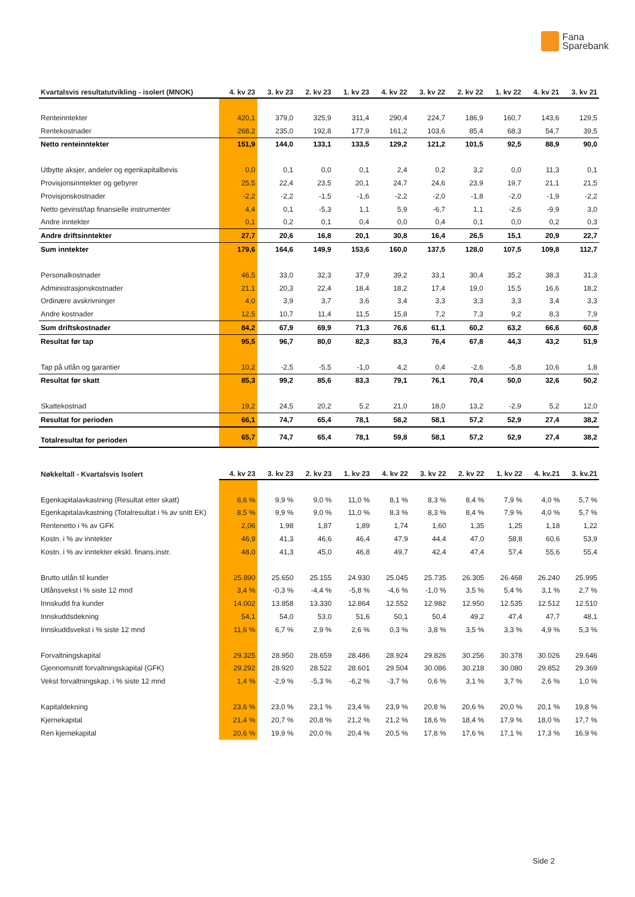Fana
Sparebank
| Kvartalsvis resultatutvikling - isolert (MNOK) | 4. kv 23 | 3. kv 23 | 2. kv 23 | 1. kv 23 | 4. kv 22 | 3. kv 22 | 2. kv 22 | 1. kv 22 | 4. kv 21 | 3. kv 21 |
| --- | --- | --- | --- | --- | --- | --- | --- | --- | --- | --- |
| Renteinntekter | 420,1 | 379,0 | 325,9 | 311,4 | 290,4 | 224,7 | 186,9 | 160,7 | 143,6 | 129,5 |
| Rentekostnader | 268,2 | 235,0 | 192,8 | 177,9 | 161,2 | 103,6 | 85,4 | 68,3 | 54,7 | 39,5 |
| Netto renteinntekter | 151,9 | 144,0 | 133,1 | 133,5 | 129,2 | 121,2 | 101,5 | 92,5 | 88,9 | 90,0 |
| Utbytte aksjer, andeler og egenkapitalbevis | 0,0 | 0,1 | 0,0 | 0,1 | 2,4 | 0,2 | 3,2 | 0,0 | 11,3 | 0,1 |
| Provisjonsinntekter og gebyrer | 25,5 | 22,4 | 23,5 | 20,1 | 24,7 | 24,6 | 23,9 | 19,7 | 21,1 | 21,5 |
| Provisjonskostnader | -2,2 | -2,2 | -1,5 | -1,6 | -2,2 | -2,0 | -1,8 | -2,0 | -1,9 | -2,2 |
| Netto gevinst/tap finansielle instrumenter | 4,4 | 0,1 | -5,3 | 1,1 | 5,9 | -6,7 | 1,1 | -2,6 | -9,9 | 3,0 |
| Andre inntekter | 0,1 | 0,2 | 0,1 | 0,4 | 0,0 | 0,4 | 0,1 | 0,0 | 0,2 | 0,3 |
| Andre driftsinntekter | 27,7 | 20,6 | 16,8 | 20,1 | 30,8 | 16,4 | 26,5 | 15,1 | 20,9 | 22,7 |
| Sum inntekter | 179,6 | 164,6 | 149,9 | 153,6 | 160,0 | 137,5 | 128,0 | 107,5 | 109,8 | 112,7 |
| Personalkostnader | 46,5 | 33,0 | 32,3 | 37,9 | 39,2 | 33,1 | 30,4 | 35,2 | 38,3 | 31,3 |
| Administrasjonskostnader | 21,1 | 20,3 | 22,4 | 18,4 | 18,2 | 17,4 | 19,0 | 15,5 | 16,6 | 18,2 |
| Ordinære avskrivninger | 4,0 | 3,9 | 3,7 | 3,6 | 3,4 | 3,3 | 3,3 | 3,3 | 3,4 | 3,3 |
| Andre kostnader | 12,5 | 10,7 | 11,4 | 11,5 | 15,8 | 7,2 | 7,3 | 9,2 | 8,3 | 7,9 |
| Sum driftskostnader | 84,2 | 67,9 | 69,9 | 71,3 | 76,6 | 61,1 | 60,2 | 63,2 | 66,6 | 60,8 |
| Resultat før tap | 95,5 | 96,7 | 80,0 | 82,3 | 83,3 | 76,4 | 67,8 | 44,3 | 43,2 | 51,9 |
| Tap på utlån og garantier | 10,2 | -2,5 | -5,5 | -1,0 | 4,2 | 0,4 | -2,6 | -5,8 | 10,6 | 1,8 |
| Resultat før skatt | 85,3 | 99,2 | 85,6 | 83,3 | 79,1 | 76,1 | 70,4 | 50,0 | 32,6 | 50,2 |
| Skattekostnad | 19,2 | 24,5 | 20,2 | 5,2 | 21,0 | 18,0 | 13,2 | -2,9 | 5,2 | 12,0 |
| Resultat for perioden | 66,1 | 74,7 | 65,4 | 78,1 | 58,2 | 58,1 | 57,2 | 52,9 | 27,4 | 38,2 |
| Totalresultat for perioden | 65,7 | 74,7 | 65,4 | 78,1 | 59,8 | 58,1 | 57,2 | 52,9 | 27,4 | 38,2 |
| Nøkkeltall - Kvartalsvis Isolert | 4. kv 23 | 3. kv 23 | 2. kv 23 | 1. kv 23 | 4. kv 22 | 3. kv 22 | 2. kv 22 | 1. kv 22 | 4. kv.21 | 3. kv.21 |
| --- | --- | --- | --- | --- | --- | --- | --- | --- | --- | --- |
| Egenkapitalavkastning (Resultat etter skatt) | 8,6 % | 9,9 % | 9,0 % | 11,0 % | 8,1 % | 8,3 % | 8,4 % | 7,9 % | 4,0 % | 5,7 % |
| Egenkapitalavkastning (Totalresultat i % av snitt EK) | 8,5 % | 9,9 % | 9,0 % | 11,0 % | 8,3 % | 8,3 % | 8,4 % | 7,9 % | 4,0 % | 5,7 % |
| Rentenetto i % av GFK | 2,06 | 1,98 | 1,87 | 1,89 | 1,74 | 1,60 | 1,35 | 1,25 | 1,18 | 1,22 |
| Kostn. i % av inntekter | 46,9 | 41,3 | 46,6 | 46,4 | 47,9 | 44,4 | 47,0 | 58,8 | 60,6 | 53,9 |
| Kostn. i % av inntekter ekskl. finans.instr. | 48,0 | 41,3 | 45,0 | 46,8 | 49,7 | 42,4 | 47,4 | 57,4 | 55,6 | 55,4 |
| Brutto utlån til kunder | 25.890 | 25.650 | 25.155 | 24.930 | 25.045 | 25.735 | 26.305 | 26.468 | 26.240 | 25.995 |
| Utlånsvekst i % siste 12 mnd | 3,4 % | -0,3 % | -4,4 % | -5,8 % | -4,6 % | -1,0 % | 3,5 % | 5,4 % | 3,1 % | 2,7 % |
| Innskudd fra kunder | 14.002 | 13.858 | 13.330 | 12.864 | 12.552 | 12.982 | 12.950 | 12.535 | 12.512 | 12.510 |
| Innskuddsdekning | 54,1 | 54,0 | 53,0 | 51,6 | 50,1 | 50,4 | 49,2 | 47,4 | 47,7 | 48,1 |
| Innskuddsvekst i % siste 12 mnd | 11,6 % | 6,7 % | 2,9 % | 2,6 % | 0,3 % | 3,8 % | 3,5 % | 3,3 % | 4,9 % | 5,3 % |
| Forvaltningskapital | 29.325 | 28.950 | 28.659 | 28.486 | 28.924 | 29.826 | 30.256 | 30.378 | 30.026 | 29.646 |
| Gjennomsnitt forvaltningskapital (GFK) | 29.292 | 28.920 | 28.522 | 28.601 | 29.504 | 30.086 | 30.218 | 30.080 | 29.852 | 29.369 |
| Vekst forvaltningskap. i % siste 12 mnd | 1,4 % | -2,9 % | -5,3 % | -6,2 % | -3,7 % | 0,6 % | 3,1 % | 3,7 % | 2,6 % | 1,0 % |
| Kapitaldekning | 23,6 % | 23,0 % | 23,1 % | 23,4 % | 23,9 % | 20,8 % | 20,6 % | 20,0 % | 20,1 % | 19,8 % |
| Kjernekapital | 21,4 % | 20,7 % | 20,8 % | 21,2 % | 21,2 % | 18,6 % | 18,4 % | 17,9 % | 18,0 % | 17,7 % |
| Ren kjernekapital | 20,6 % | 19,9 % | 20,0 % | 20,4 % | 20,5 % | 17,8 % | 17,6 % | 17,1 % | 17,3 % | 16,9 % |
Side 2